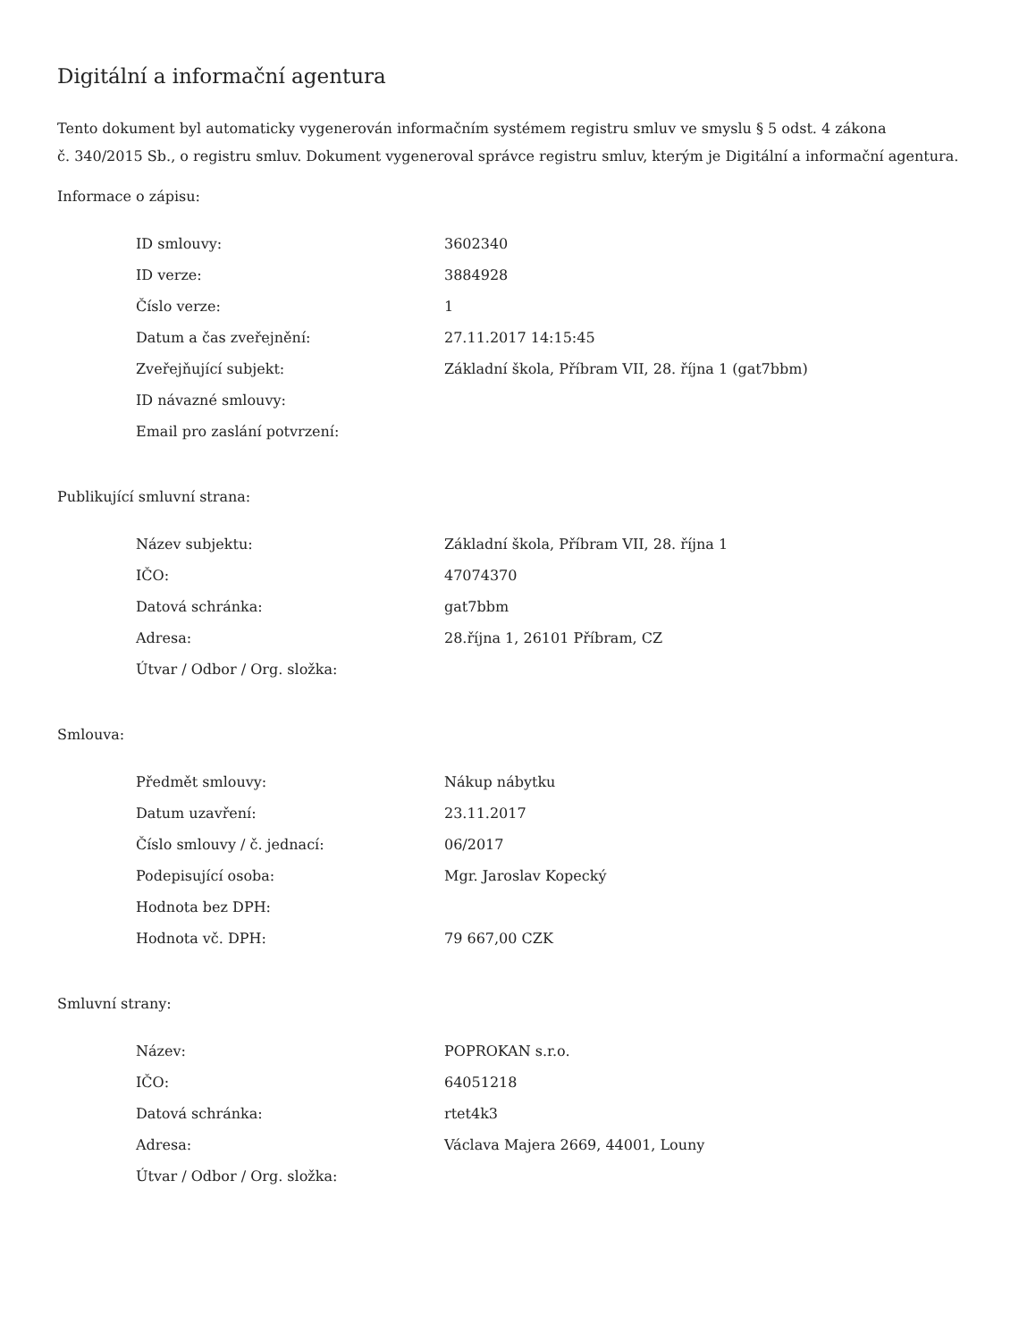Digitální a informační agentura
Tento dokument byl automaticky vygenerován informačním systémem registru smluv ve smyslu § 5 odst. 4 zákona
č. 340/2015 Sb., o registru smluv. Dokument vygeneroval správce registru smluv, kterým je Digitální a informační agentura.
Informace o zápisu:
| ID smlouvy: | 3602340 |
| ID verze: | 3884928 |
| Číslo verze: | 1 |
| Datum a čas zveřejnění: | 27.11.2017 14:15:45 |
| Zveřejňující subjekt: | Základní škola, Příbram VII, 28. října 1 (gat7bbm) |
| ID návazné smlouvy: | |
| Email pro zaslání potvrzení: | |
Publikující smluvní strana:
| Název subjektu: | Základní škola, Příbram VII, 28. října 1 |
| IČO: | 47074370 |
| Datová schránka: | gat7bbm |
| Adresa: | 28.října 1, 26101 Příbram, CZ |
| Útvar / Odbor / Org. složka: | |
Smlouva:
| Předmět smlouvy: | Nákup nábytku |
| Datum uzavření: | 23.11.2017 |
| Číslo smlouvy / č. jednací: | 06/2017 |
| Podepisující osoba: | Mgr. Jaroslav Kopecký |
| Hodnota bez DPH: | |
| Hodnota vč. DPH: | 79 667,00 CZK |
Smluvní strany:
| Název: | POPROKAN s.r.o. |
| IČO: | 64051218 |
| Datová schránka: | rtet4k3 |
| Adresa: | Václava Majera 2669, 44001, Louny |
| Útvar / Odbor / Org. složka: | |